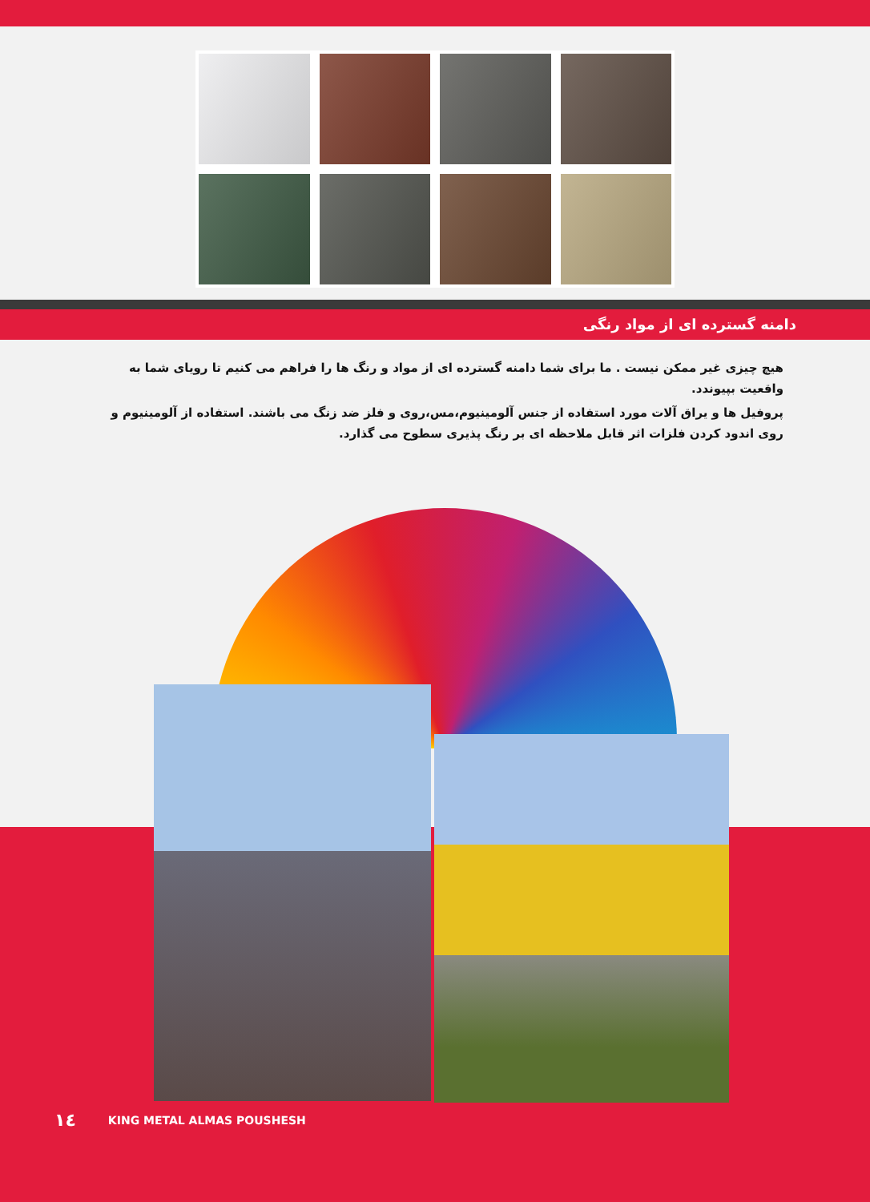دامنه گسترده ای از مواد رنگی
هیچ چیزی غیر ممکن نیست . ما برای شما دامنه گسترده ای از مواد و رنگ ها را فراهم می کنیم تا رویای شما به واقعیت بپیوندد.
پروفیل ها و یراق آلات مورد استفاده از جنس آلومینیوم،مس،روی و فلز ضد زنگ می باشند. استفاده از آلومینیوم و روی اندود کردن فلزات اثر قابل ملاحظه ای بر رنگ پذیری سطوح می گذارد.
١٤ KING METAL ALMAS POUSHESH